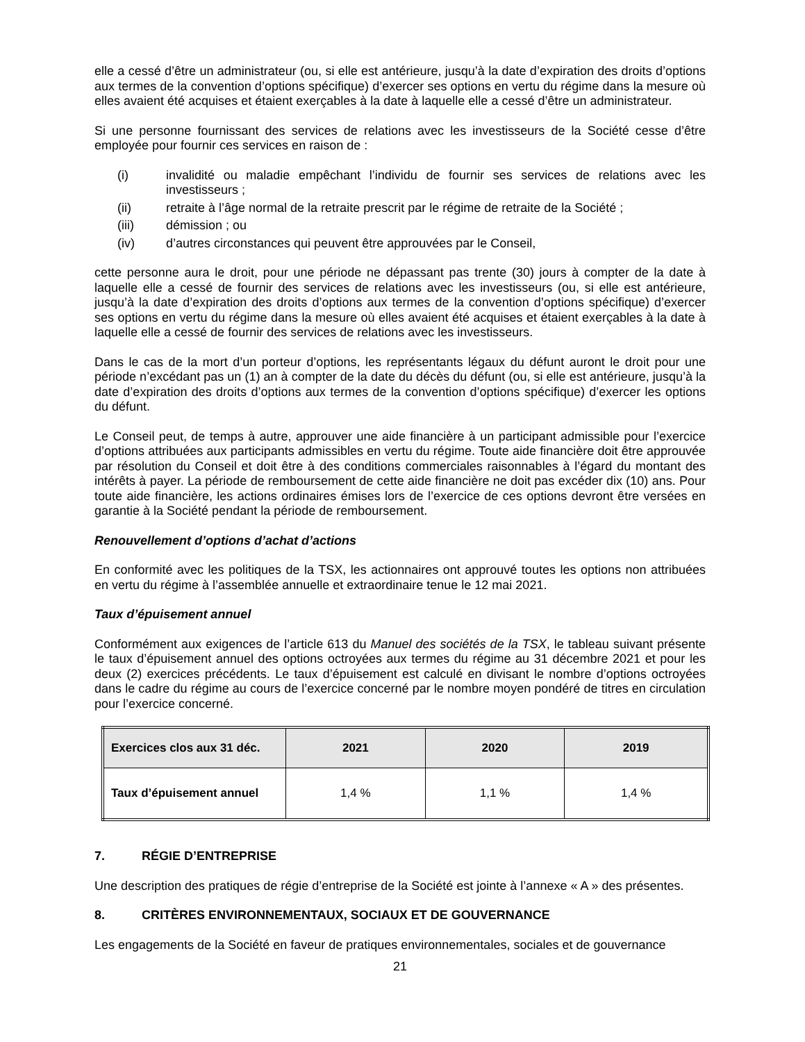elle a cessé d’être un administrateur (ou, si elle est antérieure, jusqu’à la date d’expiration des droits d’options aux termes de la convention d’options spécifique) d’exercer ses options en vertu du régime dans la mesure où elles avaient été acquises et étaient exerçables à la date à laquelle elle a cessé d’être un administrateur.
Si une personne fournissant des services de relations avec les investisseurs de la Société cesse d’être employée pour fournir ces services en raison de :
(i) invalidité ou maladie empêchant l’individu de fournir ses services de relations avec les investisseurs ;
(ii) retraite à l’âge normal de la retraite prescrit par le régime de retraite de la Société ;
(iii) démission ; ou
(iv) d’autres circonstances qui peuvent être approuvées par le Conseil,
cette personne aura le droit, pour une période ne dépassant pas trente (30) jours à compter de la date à laquelle elle a cessé de fournir des services de relations avec les investisseurs (ou, si elle est antérieure, jusqu’à la date d’expiration des droits d’options aux termes de la convention d’options spécifique) d’exercer ses options en vertu du régime dans la mesure où elles avaient été acquises et étaient exerçables à la date à laquelle elle a cessé de fournir des services de relations avec les investisseurs.
Dans le cas de la mort d’un porteur d’options, les représentants légaux du défunt auront le droit pour une période n’excédant pas un (1) an à compter de la date du décès du défunt (ou, si elle est antérieure, jusqu’à la date d’expiration des droits d’options aux termes de la convention d’options spécifique) d’exercer les options du défunt.
Le Conseil peut, de temps à autre, approuver une aide financière à un participant admissible pour l’exercice d’options attribuées aux participants admissibles en vertu du régime. Toute aide financière doit être approuvée par résolution du Conseil et doit être à des conditions commerciales raisonnables à l’égard du montant des intérêts à payer. La période de remboursement de cette aide financière ne doit pas excéder dix (10) ans. Pour toute aide financière, les actions ordinaires émises lors de l’exercice de ces options devront être versées en garantie à la Société pendant la période de remboursement.
Renouvellement d’options d’achat d’actions
En conformité avec les politiques de la TSX, les actionnaires ont approuvé toutes les options non attribuées en vertu du régime à l’assemblée annuelle et extraordinaire tenue le 12 mai 2021.
Taux d’épuisement annuel
Conformément aux exigences de l’article 613 du Manuel des sociétés de la TSX, le tableau suivant présente le taux d’épuisement annuel des options octroyées aux termes du régime au 31 décembre 2021 et pour les deux (2) exercices précédents. Le taux d’épuisement est calculé en divisant le nombre d’options octroyées dans le cadre du régime au cours de l’exercice concerné par le nombre moyen pondéré de titres en circulation pour l’exercice concerné.
| Exercices clos aux 31 déc. | 2021 | 2020 | 2019 |
| --- | --- | --- | --- |
| Taux d’épuisement annuel | 1,4 % | 1,1 % | 1,4 % |
7. RÉGIE D’ENTREPRISE
Une description des pratiques de régie d’entreprise de la Société est jointe à l’annexe « A » des présentes.
8. CRITÈRES ENVIRONNEMENTAUX, SOCIAUX ET DE GOUVERNANCE
Les engagements de la Société en faveur de pratiques environnementales, sociales et de gouvernance
21